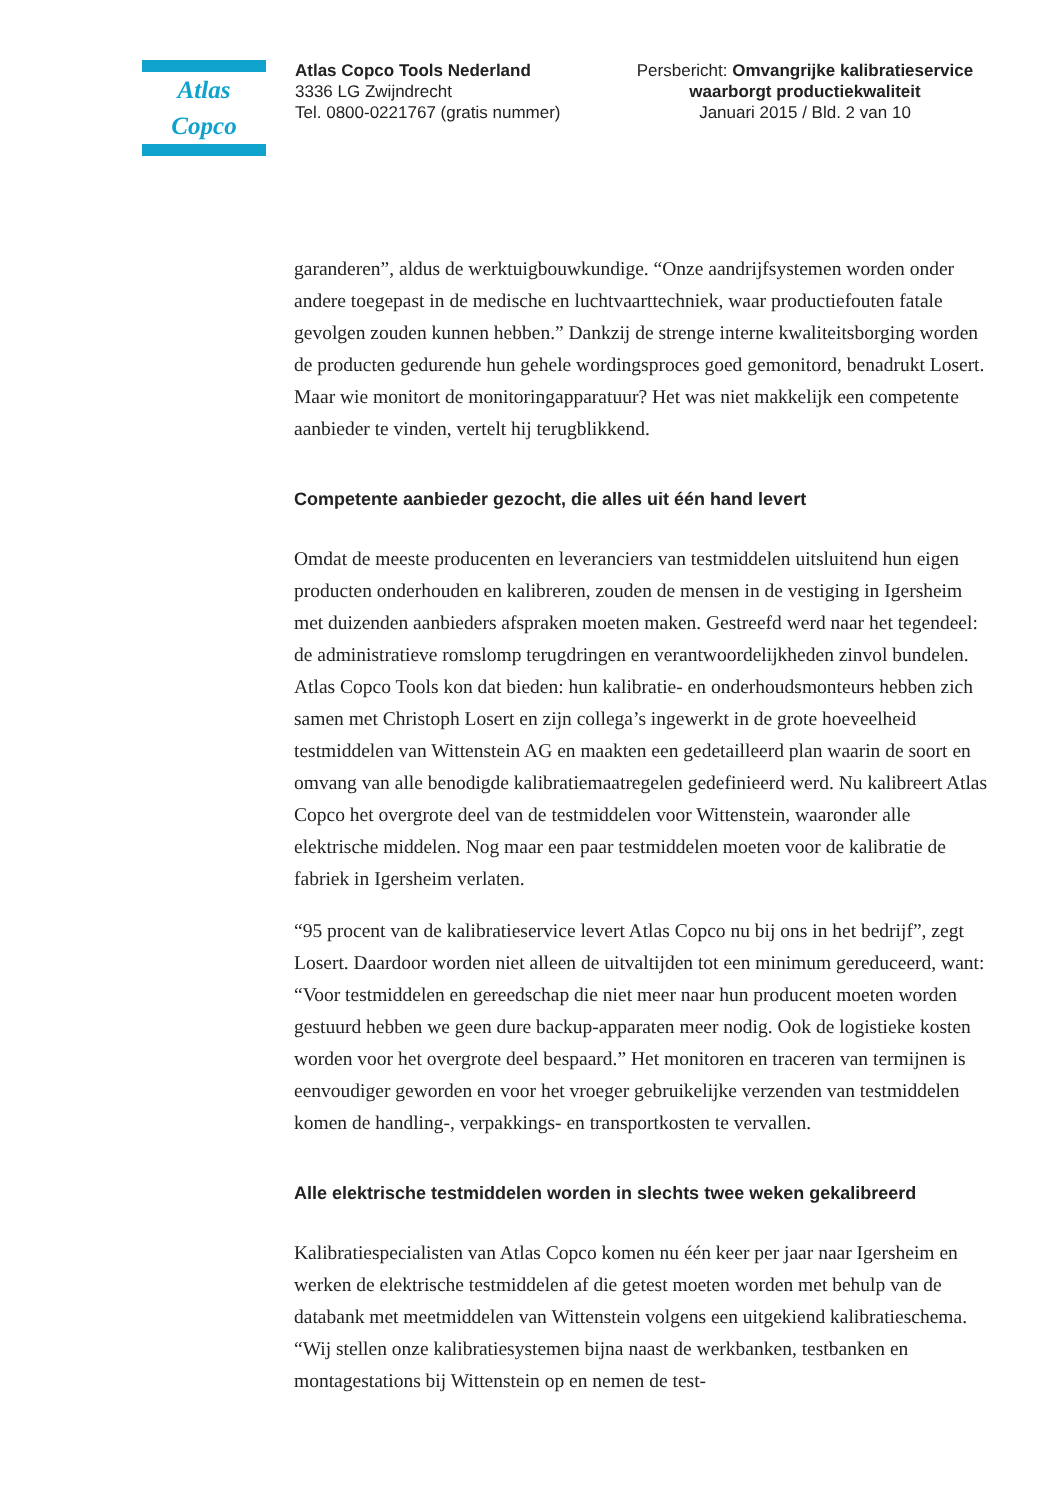Atlas Copco
Atlas Copco Tools Nederland
3336 LG Zwijndrecht
Tel. 0800-0221767 (gratis nummer)
Persbericht: Omvangrijke kalibratieservice waarborgt productiekwaliteit
Januari 2015 / Bld. 2 van 10
garanderen”, aldus de werktuigbouwkundige. “Onze aandrijfsystemen worden onder andere toegepast in de medische en luchtvaarttechniek, waar productie­fouten fatale gevolgen zouden kunnen hebben.” Dankzij de strenge interne kwa­liteitsborging worden de producten gedurende hun gehele wordingsproces goed gemonitord, benadrukt Losert. Maar wie monitort de monitoringapparatuur? Het was niet makkelijk een competente aanbieder te vinden, vertelt hij terugblik­kend.
Competente aanbieder gezocht, die alles uit één hand levert
Omdat de meeste producenten en leveranciers van testmiddelen uitsluitend hun eigen producten onderhouden en kalibreren, zouden de mensen in de vestiging in Igersheim met duizenden aanbieders afspraken moeten maken. Gestreefd werd naar het tegendeel: de administratieve romslomp terugdringen en verant­woordelijkheden zinvol bundelen. Atlas Copco Tools kon dat bieden: hun kali­bratie- en onderhoudsmonteurs hebben zich samen met Christoph Losert en zijn collega’s ingewerkt in de grote hoeveelheid testmiddelen van Wittenstein AG en maakten een gedetailleerd plan waarin de soort en omvang van alle benodigde kalibratiemaatregelen gedefinieerd werd. Nu kalibreert Atlas Copco het overgro­te deel van de testmiddelen voor Wittenstein, waaronder alle elektrische midde­len. Nog maar een paar testmiddelen moeten voor de kalibratie de fabriek in Igersheim verlaten.
“95 procent van de kalibratieservice levert Atlas Copco nu bij ons in het bedrijf”, zegt Losert. Daardoor worden niet alleen de uitvaltijden tot een mini­mum gereduceerd, want: “Voor testmiddelen en gereedschap die niet meer naar hun producent moeten worden gestuurd hebben we geen dure backup-apparaten meer nodig. Ook de logistieke kosten worden voor het overgrote deel bespaard.” Het monitoren en traceren van termijnen is eenvoudiger geworden en voor het vroeger gebruikelijke verzenden van testmiddelen komen de handling-, verpak­kings- en transportkosten te vervallen.
Alle elektrische testmiddelen worden in slechts twee weken gekalibreerd
Kalibratiespecialisten van Atlas Copco komen nu één keer per jaar naar Igers­heim en werken de elektrische testmiddelen af die getest moeten worden met behulp van de databank met meetmiddelen van Wittenstein volgens een uitge­kiend kalibratieschema. “Wij stellen onze kalibratiesystemen bijna naast de werkbanken, testbanken en montagestations bij Wittenstein op en nemen de test-